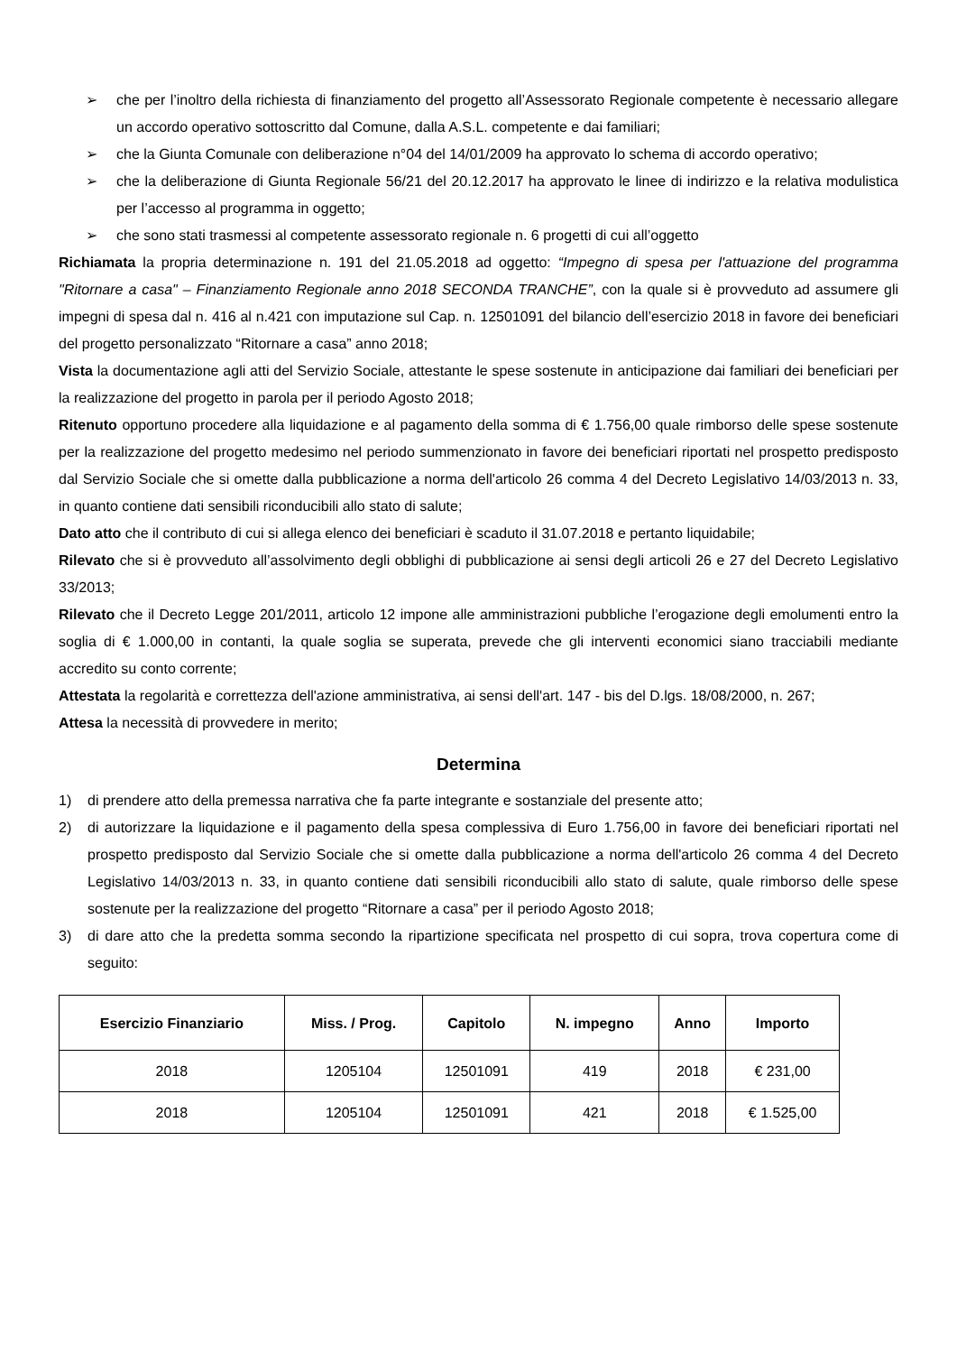➢ che per l’inoltro della richiesta di finanziamento del progetto all’Assessorato Regionale competente è necessario allegare un accordo operativo sottoscritto dal Comune, dalla A.S.L. competente e dai familiari;
➢ che la Giunta Comunale con deliberazione n°04 del 14/01/2009 ha approvato lo schema di accordo operativo;
➢ che la deliberazione di Giunta Regionale 56/21 del 20.12.2017 ha approvato le linee di indirizzo e la relativa modulistica per l’accesso al programma in oggetto;
➢ che sono stati trasmessi al competente assessorato regionale n. 6 progetti di cui all’oggetto
Richiamata la propria determinazione n. 191 del 21.05.2018 ad oggetto: “Impegno di spesa per l'attuazione del programma "Ritornare a casa" – Finanziamento Regionale anno 2018 SECONDA TRANCHE”, con la quale si è provveduto ad assumere gli impegni di spesa dal n. 416 al n.421 con imputazione sul Cap. n. 12501091 del bilancio dell’esercizio 2018 in favore dei beneficiari del progetto personalizzato “Ritornare a casa” anno 2018;
Vista la documentazione agli atti del Servizio Sociale, attestante le spese sostenute in anticipazione dai familiari dei beneficiari per la realizzazione del progetto in parola per il periodo Agosto 2018;
Ritenuto opportuno procedere alla liquidazione e al pagamento della somma di € 1.756,00 quale rimborso delle spese sostenute per la realizzazione del progetto medesimo nel periodo summenzionato in favore dei beneficiari riportati nel prospetto predisposto dal Servizio Sociale che si omette dalla pubblicazione a norma dell'articolo 26 comma 4 del Decreto Legislativo 14/03/2013 n. 33, in quanto contiene dati sensibili riconducibili allo stato di salute;
Dato atto che il contributo di cui si allega elenco dei beneficiari è scaduto il 31.07.2018 e pertanto liquidabile;
Rilevato che si è provveduto all’assolvimento degli obblighi di pubblicazione ai sensi degli articoli 26 e 27 del Decreto Legislativo 33/2013;
Rilevato che il Decreto Legge 201/2011, articolo 12 impone alle amministrazioni pubbliche l’erogazione degli emolumenti entro la soglia di € 1.000,00 in contanti, la quale soglia se superata, prevede che gli interventi economici siano tracciabili mediante accredito su conto corrente;
Attestata la regolarità e correttezza dell'azione amministrativa, ai sensi dell'art. 147 - bis del D.lgs. 18/08/2000, n. 267;
Attesa la necessità di provvedere in merito;
Determina
1) di prendere atto della premessa narrativa che fa parte integrante e sostanziale del presente atto;
2) di autorizzare la liquidazione e il pagamento della spesa complessiva di Euro 1.756,00 in favore dei beneficiari riportati nel prospetto predisposto dal Servizio Sociale che si omette dalla pubblicazione a norma dell'articolo 26 comma 4 del Decreto Legislativo 14/03/2013 n. 33, in quanto contiene dati sensibili riconducibili allo stato di salute, quale rimborso delle spese sostenute per la realizzazione del progetto “Ritornare a casa” per il periodo Agosto 2018;
3) di dare atto che la predetta somma secondo la ripartizione specificata nel prospetto di cui sopra, trova copertura come di seguito:
| Esercizio Finanziario | Miss. / Prog. | Capitolo | N. impegno | Anno | Importo |
| --- | --- | --- | --- | --- | --- |
| 2018 | 1205104 | 12501091 | 419 | 2018 | € 231,00 |
| 2018 | 1205104 | 12501091 | 421 | 2018 | € 1.525,00 |